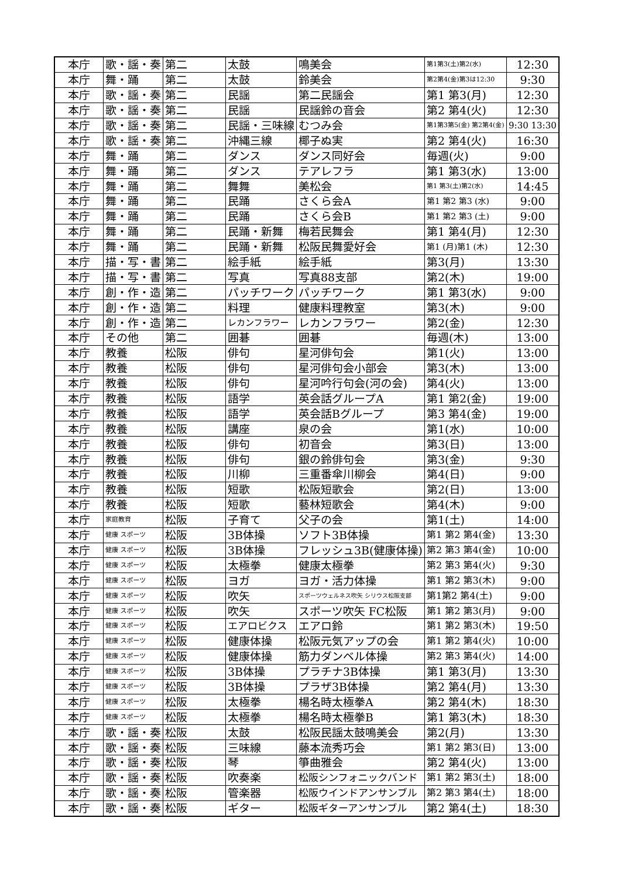| 本庁 | 歌・謡・奏 | 第二 | 太鼓 | 鳴美会 | 第1第3(土)第2(水) | 12:30 |
| 本庁 | 舞・踊 | 第二 | 太鼓 | 鈴美会 | 第2第4(金)第3は12:30 | 9:30 |
| 本庁 | 歌・謡・奏 | 第二 | 民謡 | 第二民謡会 | 第1 第3(月) | 12:30 |
| 本庁 | 歌・謡・奏 | 第二 | 民謡 | 民謡鈴の音会 | 第2 第4(火) | 12:30 |
| 本庁 | 歌・謡・奏 | 第二 | 民謡・三味線 | むつみ会 | 第1第3第5(金) 第2第4(金) | 9:30 13:30 |
| 本庁 | 歌・謡・奏 | 第二 | 沖縄三線 | 椰子ぬ実 | 第2 第4(火) | 16:30 |
| 本庁 | 舞・踊 | 第二 | ダンス | ダンス同好会 | 毎週(火) | 9:00 |
| 本庁 | 舞・踊 | 第二 | ダンス | テアレフラ | 第1 第3(水) | 13:00 |
| 本庁 | 舞・踊 | 第二 | 舞舞 | 美松会 | 第1 第3(土)第2(水) | 14:45 |
| 本庁 | 舞・踊 | 第二 | 民踊 | さくら会A | 第1 第2 第3 (水) | 9:00 |
| 本庁 | 舞・踊 | 第二 | 民踊 | さくら会B | 第1 第2 第3 (土) | 9:00 |
| 本庁 | 舞・踊 | 第二 | 民踊・新舞 | 梅若民舞会 | 第1 第4(月) | 12:30 |
| 本庁 | 舞・踊 | 第二 | 民踊・新舞 | 松阪民舞愛好会 | 第1 (月)第1 (木) | 12:30 |
| 本庁 | 描・写・書 | 第二 | 絵手紙 | 絵手紙 | 第3(月) | 13:30 |
| 本庁 | 描・写・書 | 第二 | 写真 | 写真88支部 | 第2(木) | 19:00 |
| 本庁 | 創・作・造 | 第二 | パッチワーク | パッチワーク | 第1 第3(水) | 9:00 |
| 本庁 | 創・作・造 | 第二 | 料理 | 健康料理教室 | 第3(木) | 9:00 |
| 本庁 | 創・作・造 | 第二 | レカンフラワー | レカンフラワー | 第2(金) | 12:30 |
| 本庁 | その他 | 第二 | 囲碁 | 囲碁 | 毎週(木) | 13:00 |
| 本庁 | 教養 | 松阪 | 俳句 | 星河俳句会 | 第1(火) | 13:00 |
| 本庁 | 教養 | 松阪 | 俳句 | 星河俳句会小部会 | 第3(木) | 13:00 |
| 本庁 | 教養 | 松阪 | 俳句 | 星河吟行句会(河の会) | 第4(火) | 13:00 |
| 本庁 | 教養 | 松阪 | 語学 | 英会話グループA | 第1 第2(金) | 19:00 |
| 本庁 | 教養 | 松阪 | 語学 | 英会話Bグループ | 第3 第4(金) | 19:00 |
| 本庁 | 教養 | 松阪 | 講座 | 泉の会 | 第1(水) | 10:00 |
| 本庁 | 教養 | 松阪 | 俳句 | 初音会 | 第3(日) | 13:00 |
| 本庁 | 教養 | 松阪 | 俳句 | 銀の鈴俳句会 | 第3(金) | 9:30 |
| 本庁 | 教養 | 松阪 | 川柳 | 三重番傘川柳会 | 第4(日) | 9:00 |
| 本庁 | 教養 | 松阪 | 短歌 | 松阪短歌会 | 第2(日) | 13:00 |
| 本庁 | 教養 | 松阪 | 短歌 | 藝林短歌会 | 第4(木) | 9:00 |
| 本庁 | 家庭教育 | 松阪 | 子育て | 父子の会 | 第1(土) | 14:00 |
| 本庁 | 健康 スポーツ | 松阪 | 3B体操 | ソフト3B体操 | 第1 第2 第4(金) | 13:30 |
| 本庁 | 健康 スポーツ | 松阪 | 3B体操 | フレッシュ3B(健康体操) | 第2 第3 第4(金) | 10:00 |
| 本庁 | 健康 スポーツ | 松阪 | 太極拳 | 健康太極拳 | 第2 第3 第4(火) | 9:30 |
| 本庁 | 健康 スポーツ | 松阪 | ヨガ | ヨガ・活力体操 | 第1 第2 第3(木) | 9:00 |
| 本庁 | 健康 スポーツ | 松阪 | 吹矢 | スポーツウェルネス吹矢 シリウス松阪支部 | 第1第2 第4(土) | 9:00 |
| 本庁 | 健康 スポーツ | 松阪 | 吹矢 | スポーツ吹矢 FC松阪 | 第1 第2 第3(月) | 9:00 |
| 本庁 | 健康 スポーツ | 松阪 | エアロビクス | エアロ鈴 | 第1 第2 第3(木) | 19:50 |
| 本庁 | 健康 スポーツ | 松阪 | 健康体操 | 松阪元気アップの会 | 第1 第2 第4(火) | 10:00 |
| 本庁 | 健康 スポーツ | 松阪 | 健康体操 | 筋力ダンベル体操 | 第2 第3 第4(火) | 14:00 |
| 本庁 | 健康 スポーツ | 松阪 | 3B体操 | プラチナ3B体操 | 第1 第3(月) | 13:30 |
| 本庁 | 健康 スポーツ | 松阪 | 3B体操 | プラザ3B体操 | 第2 第4(月) | 13:30 |
| 本庁 | 健康 スポーツ | 松阪 | 太極拳 | 楊名時太極拳A | 第2 第4(木) | 18:30 |
| 本庁 | 健康 スポーツ | 松阪 | 太極拳 | 楊名時太極拳B | 第1 第3(木) | 18:30 |
| 本庁 | 歌・謡・奏 | 松阪 | 太鼓 | 松阪民謡太鼓鳴美会 | 第2(月) | 13:30 |
| 本庁 | 歌・謡・奏 | 松阪 | 三味線 | 藤本流秀巧会 | 第1 第2 第3(日) | 13:00 |
| 本庁 | 歌・謡・奏 | 松阪 | 琴 | 箏曲雅会 | 第2 第4(火) | 13:00 |
| 本庁 | 歌・謡・奏 | 松阪 | 吹奏楽 | 松阪シンフォニックバンド | 第1 第2 第3(土) | 18:00 |
| 本庁 | 歌・謡・奏 | 松阪 | 管楽器 | 松阪ウインドアンサンブル | 第2 第3 第4(土) | 18:00 |
| 本庁 | 歌・謡・奏 | 松阪 | ギター | 松阪ギターアンサンブル | 第2 第4(土) | 18:30 |